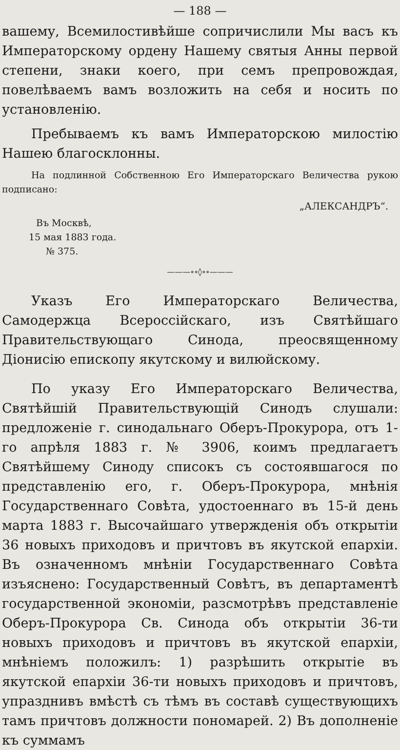— 188 —
вашему, Всемилостивѣйше сопричислили Мы васъ къ Императорскому ордену Нашему святыя Анны первой степени, знаки коего, при семъ препровождая, повелѣваемъ вамъ возложить на себя и носить по установленію.
Пребываемъ къ вамъ Императорскою милостію Нашею благосклонны.
На подлинной Собственною Его Императорскаго Величества рукою подписано:
„АЛЕКСАНДРЪ“.
Въ Москвѣ,
15 мая 1883 года.
№ 375.
———∘∘◊∘∘———
Указъ Его Императорскаго Величества, Самодержца Всероссійскаго, изъ Святѣйшаго Правительствующаго Синода, преосвященному Діонисію епископу якутскому и вилюйскому.
По указу Его Императорскаго Величества, Святѣйшій Правительствующій Синодъ слушали: предложеніе г. синодальнаго Оберъ-Прокурора, отъ 1-го апрѣля 1883 г. № 3906, коимъ предлагаетъ Святѣйшему Синоду списокъ съ состоявшагося по представленію его, г. Оберъ-Прокурора, мнѣнія Государственнаго Совѣта, удостоеннаго въ 15-й день марта 1883 г. Высочайшаго утвержденія объ открытіи 36 новыхъ приходовъ и причтовъ въ якутской епархіи. Въ означенномъ мнѣніи Государственнаго Совѣта изъяснено: Государственный Совѣтъ, въ департаментѣ государственной экономіи, разсмотрѣвъ представленіе Оберъ-Прокурора Св. Синода объ открытіи 36-ти новыхъ приходовъ и причтовъ въ якутской епархіи, мнѣніемъ положилъ: 1) разрѣшить открытіе въ якутской епархіи 36-ти новыхъ приходовъ и причтовъ, упразднивъ вмѣстѣ съ тѣмъ въ составѣ существующихъ тамъ причтовъ должности пономарей. 2) Въ дополненіе къ суммамъ